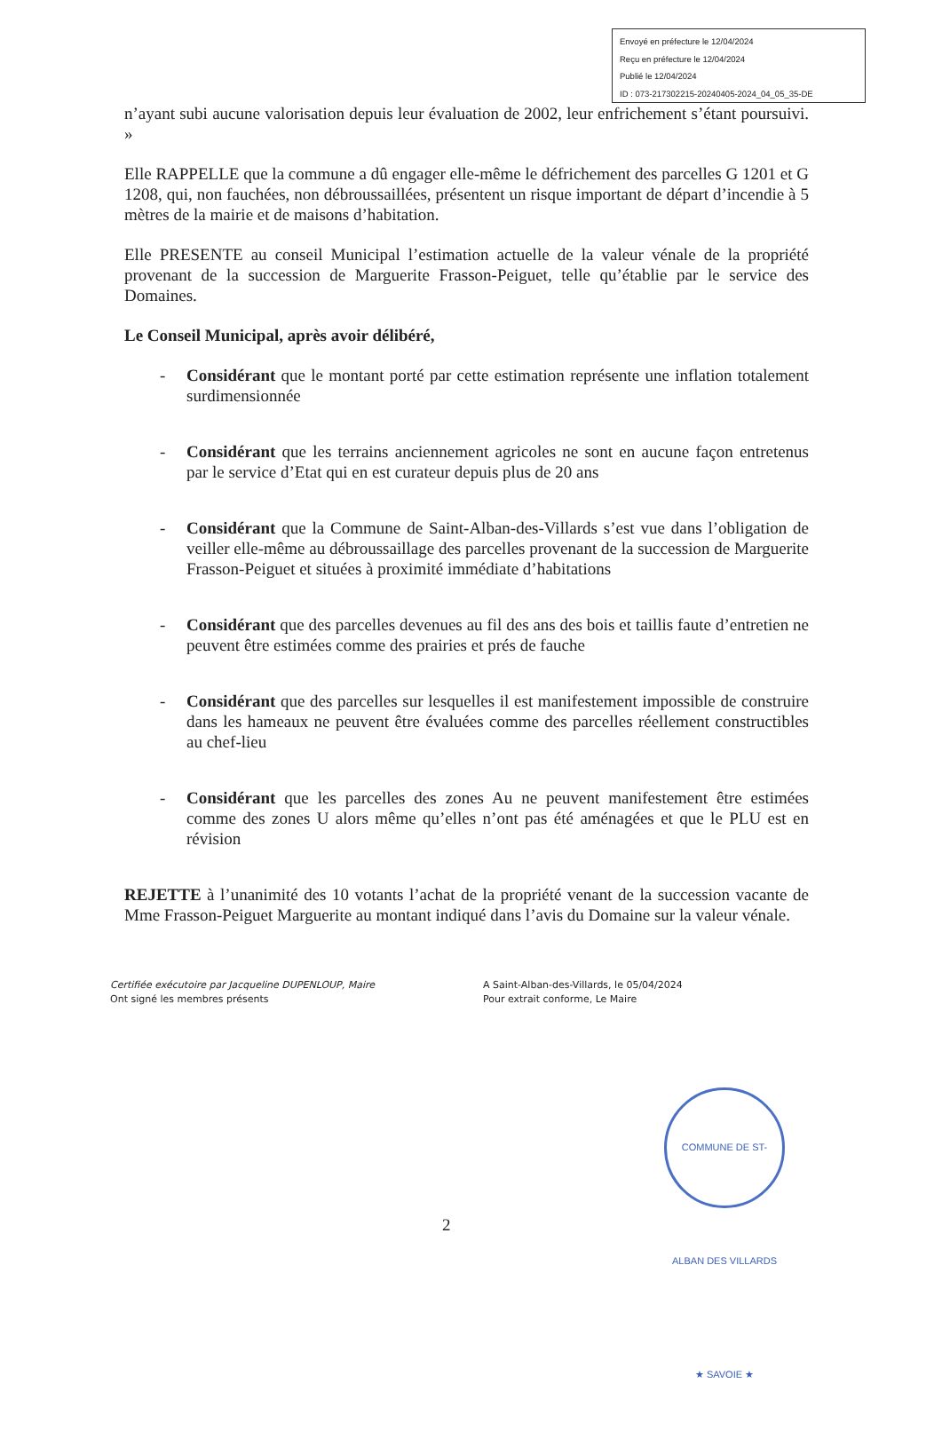Envoyé en préfecture le 12/04/2024
Reçu en préfecture le 12/04/2024
Publié le 12/04/2024
ID : 073-217302215-20240405-2024_04_05_35-DE
n’ayant subi aucune valorisation depuis leur évaluation de 2002, leur enfrichement s’étant poursuivi. »
Elle RAPPELLE que la commune a dû engager elle-même le défrichement des parcelles G 1201 et G 1208, qui, non fauchées, non débroussaillées, présentent un risque important de départ d’incendie à 5 mètres de la mairie et de maisons d’habitation.
Elle PRESENTE au conseil Municipal l’estimation actuelle de la valeur vénale de la propriété provenant de la succession de Marguerite Frasson-Peiguet, telle qu’établie par le service des Domaines.
Le Conseil Municipal, après avoir délibéré,
- Considérant que le montant porté par cette estimation représente une inflation totalement surdimensionnée
- Considérant que les terrains anciennement agricoles ne sont en aucune façon entretenus par le service d’Etat qui en est curateur depuis plus de 20 ans
- Considérant que la Commune de Saint-Alban-des-Villards s’est vue dans l’obligation de veiller elle-même au débroussaillage des parcelles provenant de la succession de Marguerite Frasson-Peiguet et situées à proximité immédiate d’habitations
- Considérant que des parcelles devenues au fil des ans des bois et taillis faute d’entretien ne peuvent être estimées comme des prairies et prés de fauche
- Considérant que des parcelles sur lesquelles il est manifestement impossible de construire dans les hameaux ne peuvent être évaluées comme des parcelles réellement constructibles au chef-lieu
- Considérant que les parcelles des zones Au ne peuvent manifestement être estimées comme des zones U alors même qu’elles n’ont pas été aménagées et que le PLU est en révision
REJETTE à l’unanimité des 10 votants l’achat de la propriété venant de la succession vacante de Mme Frasson-Peiguet Marguerite au montant indiqué dans l’avis du Domaine sur la valeur vénale.
Certifiée exécutoire par Jacqueline DUPENLOUP, Maire
Ont signé les membres présents
A Saint-Alban-des-Villards, le 05/04/2024
Pour extrait conforme, Le Maire
COMMUNE DE ST-ALBAN DES VILLARDS ★ SAVOIE ★
2